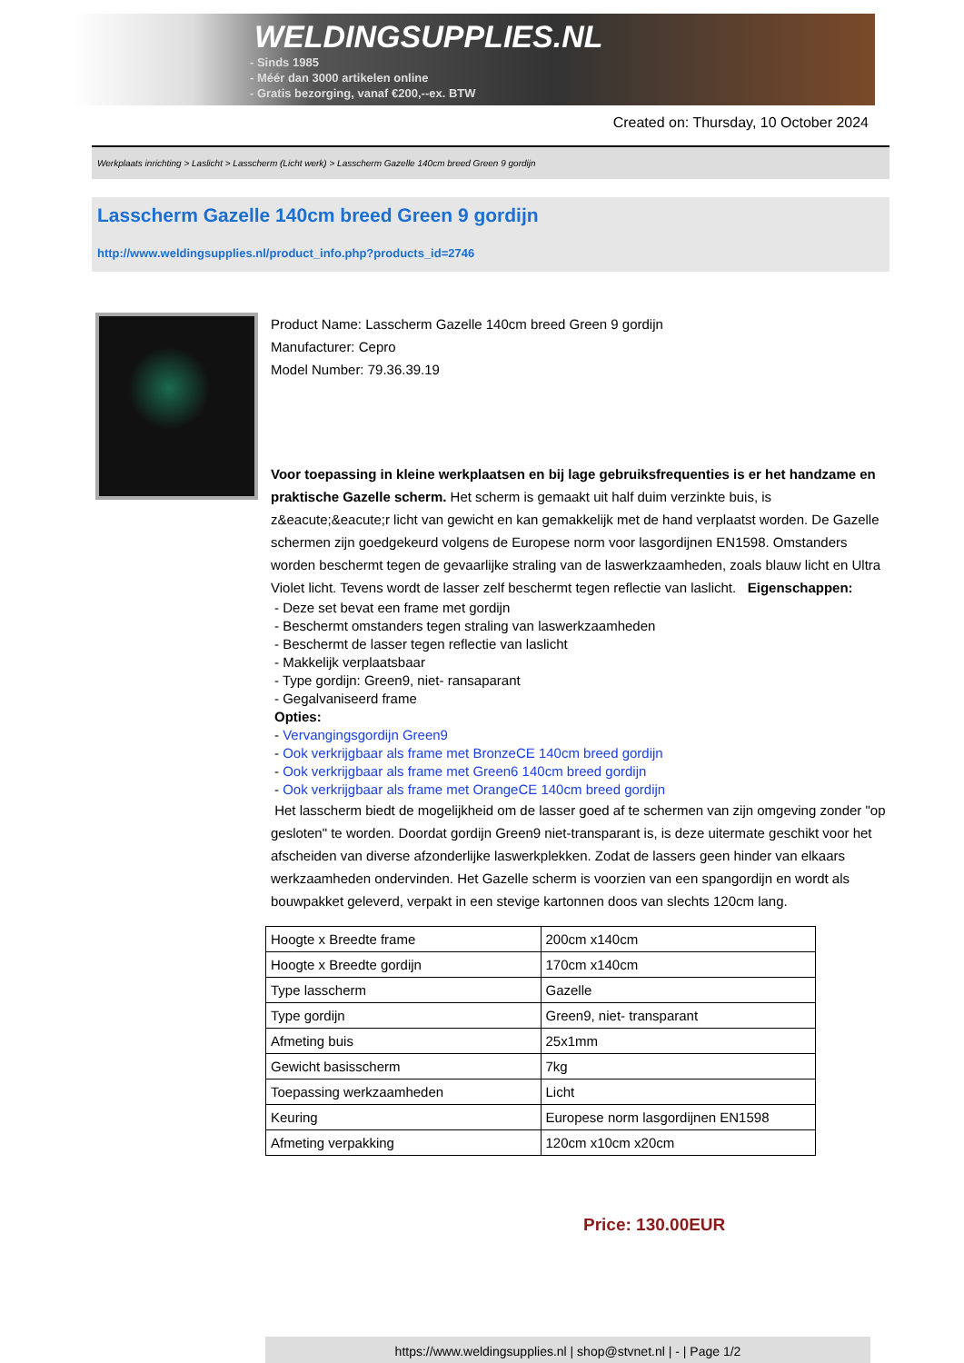WELDINGSUPPLIES.NL
- Sinds 1985
- Méér dan 3000 artikelen online
- Gratis bezorging, vanaf €200,--ex. BTW
Created on: Thursday, 10 October 2024
Werkplaats inrichting > Laslicht > Lasscherm (Licht werk) > Lasscherm Gazelle 140cm breed Green 9 gordijn
Lasscherm Gazelle 140cm breed Green 9 gordijn
http://www.weldingsupplies.nl/product_info.php?products_id=2746
Product Name: Lasscherm Gazelle 140cm breed Green 9 gordijn
Manufacturer: Cepro
Model Number: 79.36.39.19
Voor toepassing in kleine werkplaatsen en bij lage gebruiksfrequenties is er het handzame en praktische Gazelle scherm. Het scherm is gemaakt uit half duim verzinkte buis, is z&eacute;&eacute;r licht van gewicht en kan gemakkelijk met de hand verplaatst worden. De Gazelle schermen zijn goedgekeurd volgens de Europese norm voor lasgordijnen EN1598. Omstanders worden beschermt tegen de gevaarlijke straling van de laswerkzaamheden, zoals blauw licht en Ultra Violet licht. Tevens wordt de lasser zelf beschermt tegen reflectie van laslicht. Eigenschappen:
- Deze set bevat een frame met gordijn
- Beschermt omstanders tegen straling van laswerkzaamheden
- Beschermt de lasser tegen reflectie van laslicht
- Makkelijk verplaatsbaar
- Type gordijn: Green9, niet- ransaparant
- Gegalvaniseerd frame
Opties:
- Vervangingsgordijn Green9
- Ook verkrijgbaar als frame met BronzeCE 140cm breed gordijn
- Ook verkrijgbaar als frame met Green6 140cm breed gordijn
- Ook verkrijgbaar als frame met OrangeCE 140cm breed gordijn
Het lasscherm biedt de mogelijkheid om de lasser goed af te schermen van zijn omgeving zonder "op gesloten" te worden. Doordat gordijn Green9 niet-transparant is, is deze uitermate geschikt voor het afscheiden van diverse afzonderlijke laswerkplekken. Zodat de lassers geen hinder van elkaars werkzaamheden ondervinden. Het Gazelle scherm is voorzien van een spangordijn en wordt als bouwpakket geleverd, verpakt in een stevige kartonnen doos van slechts 120cm lang.
| Hoogte x Breedte frame | 200cm x140cm |
| Hoogte x Breedte gordijn | 170cm x140cm |
| Type lasscherm | Gazelle |
| Type gordijn | Green9, niet- transparant |
| Afmeting buis | 25x1mm |
| Gewicht basisscherm | 7kg |
| Toepassing werkzaamheden | Licht |
| Keuring | Europese norm lasgordijnen EN1598 |
| Afmeting verpakking | 120cm x10cm x20cm |
Price: 130.00EUR
https://www.weldingsupplies.nl | shop@stvnet.nl | - | Page 1/2